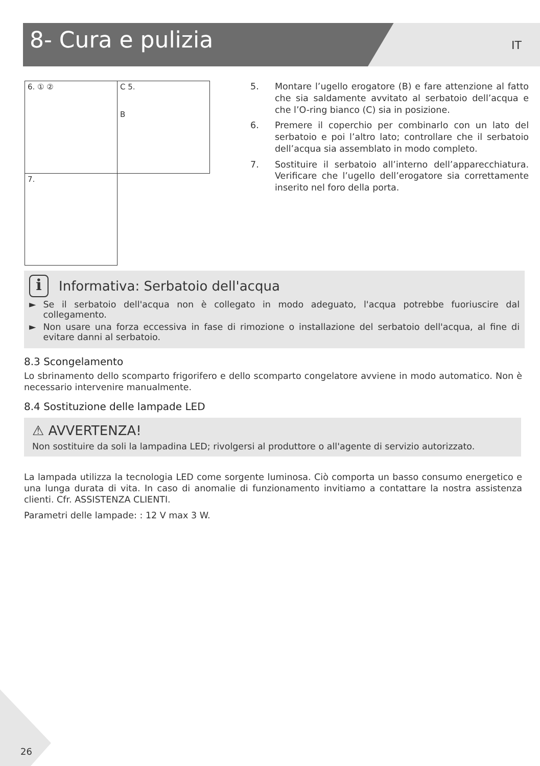8- Cura e pulizia
IT
6. ① ②
C 5.
B
7.
5. Montare l’ugello erogatore (B) e fare attenzione al fatto che sia saldamente avvitato al serbatoio dell’acqua e che l’O-ring bianco (C) sia in posizione.
6. Premere il coperchio per combinarlo con un lato del serbatoio e poi l’altro lato; controllare che il serbatoio dell’acqua sia assemblato in modo completo.
7. Sostituire il serbatoio all’interno dell’apparecchiatura. Verificare che l’ugello dell’erogatore sia correttamente inserito nel foro della porta.
i Informativa: Serbatoio dell'acqua
► Se il serbatoio dell'acqua non è collegato in modo adeguato, l'acqua potrebbe fuoriuscire dal collegamento.
► Non usare una forza eccessiva in fase di rimozione o installazione del serbatoio dell'acqua, al fine di evitare danni al serbatoio.
8.3 Scongelamento
Lo sbrinamento dello scomparto frigorifero e dello scomparto congelatore avviene in modo automatico. Non è necessario intervenire manualmente.
8.4 Sostituzione delle lampade LED
⚠ AVVERTENZA!
Non sostituire da soli la lampadina LED; rivolgersi al produttore o all'agente di servizio autorizzato.
La lampada utilizza la tecnologia LED come sorgente luminosa. Ciò comporta un basso consumo energetico e una lunga durata di vita. In caso di anomalie di funzionamento invitiamo a contattare la nostra assistenza clienti. Cfr. ASSISTENZA CLIENTI.
Parametri delle lampade: : 12 V max 3 W.
26